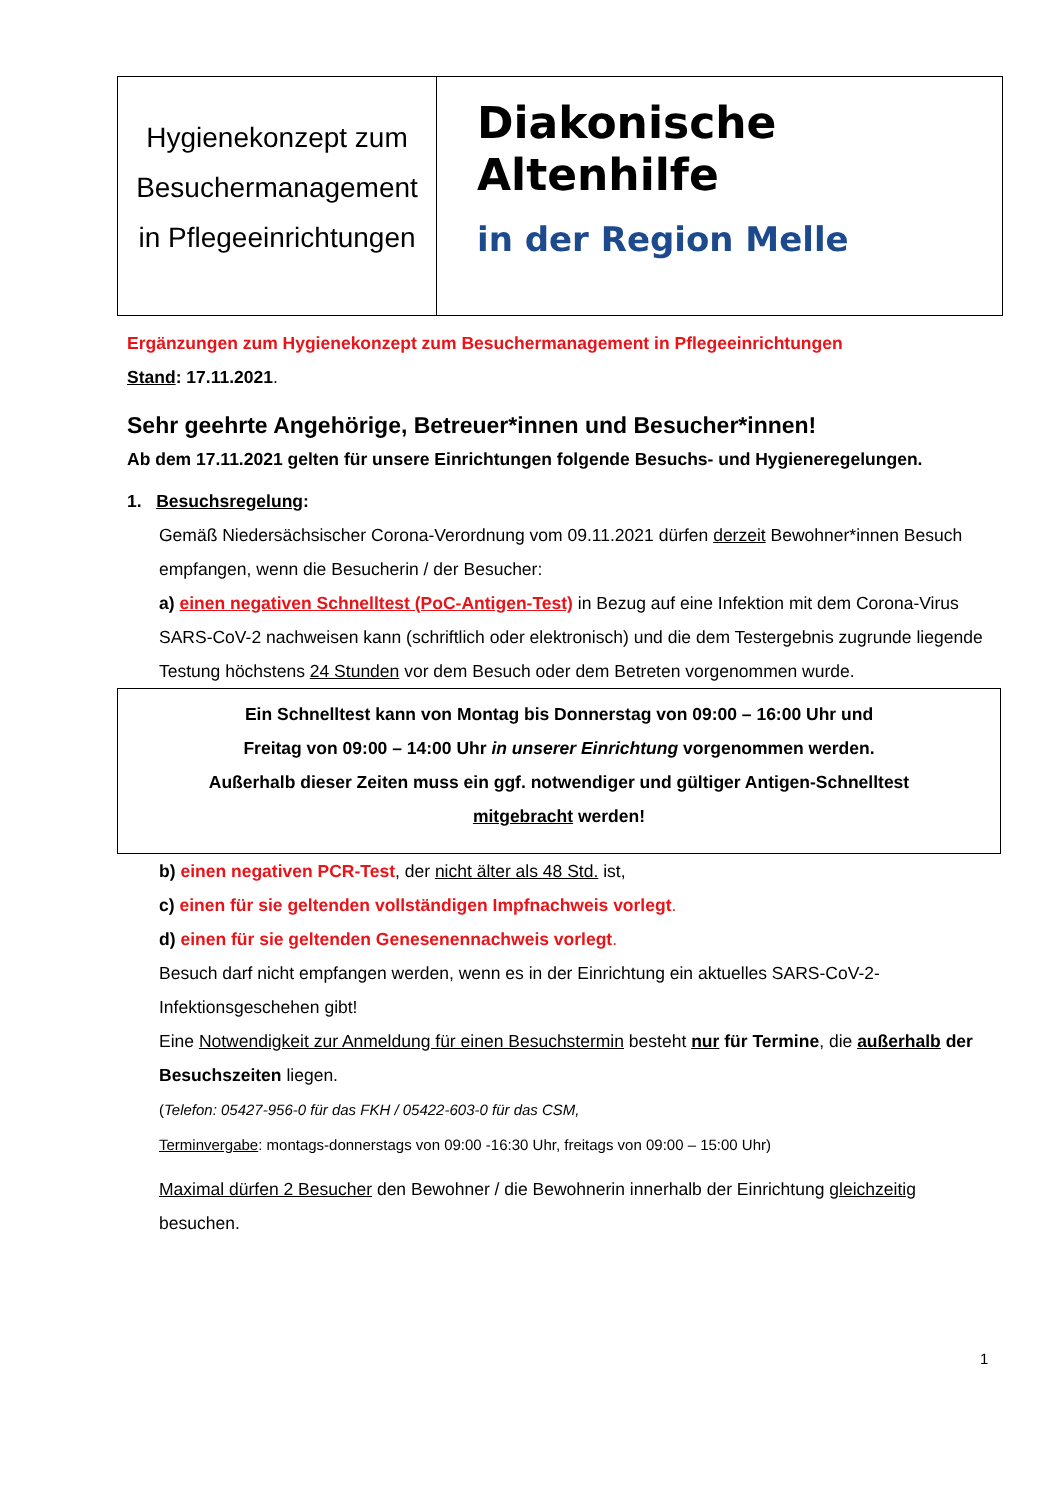Hygienekonzept zum
Besuchermanagement
in Pflegeeinrichtungen
Diakonische
Altenhilfe
in der Region Melle
Ergänzungen zum Hygienekonzept zum Besuchermanagement in Pflegeeinrichtungen
Stand: 17.11.2021.
Sehr geehrte Angehörige, Betreuer*innen und Besucher*innen!
Ab dem 17.11.2021 gelten für unsere Einrichtungen folgende Besuchs- und Hygieneregelungen.
1. Besuchsregelung:
Gemäß Niedersächsischer Corona-Verordnung vom 09.11.2021 dürfen derzeit Bewohner*innen Besuch empfangen, wenn die Besucherin / der Besucher:
a) einen negativen Schnelltest (PoC-Antigen-Test) in Bezug auf eine Infektion mit dem Corona-Virus SARS-CoV-2 nachweisen kann (schriftlich oder elektronisch) und die dem Testergebnis zugrunde liegende Testung höchstens 24 Stunden vor dem Besuch oder dem Betreten vorgenommen wurde.
Ein Schnelltest kann von Montag bis Donnerstag von 09:00 – 16:00 Uhr und
Freitag von 09:00 – 14:00 Uhr in unserer Einrichtung vorgenommen werden.
Außerhalb dieser Zeiten muss ein ggf. notwendiger und gültiger Antigen-Schnelltest
mitgebracht werden!
b) einen negativen PCR-Test, der nicht älter als 48 Std. ist,
c) einen für sie geltenden vollständigen Impfnachweis vorlegt.
d) einen für sie geltenden Genesenennachweis vorlegt.
Besuch darf nicht empfangen werden, wenn es in der Einrichtung ein aktuelles SARS-CoV-2-Infektionsgeschehen gibt!
Eine Notwendigkeit zur Anmeldung für einen Besuchstermin besteht nur für Termine, die außerhalb der Besuchszeiten liegen.
(Telefon: 05427-956-0 für das FKH / 05422-603-0 für das CSM,
Terminvergabe: montags-donnerstags von 09:00 -16:30 Uhr, freitags von 09:00 – 15:00 Uhr)
Maximal dürfen 2 Besucher den Bewohner / die Bewohnerin innerhalb der Einrichtung gleichzeitig besuchen.
1